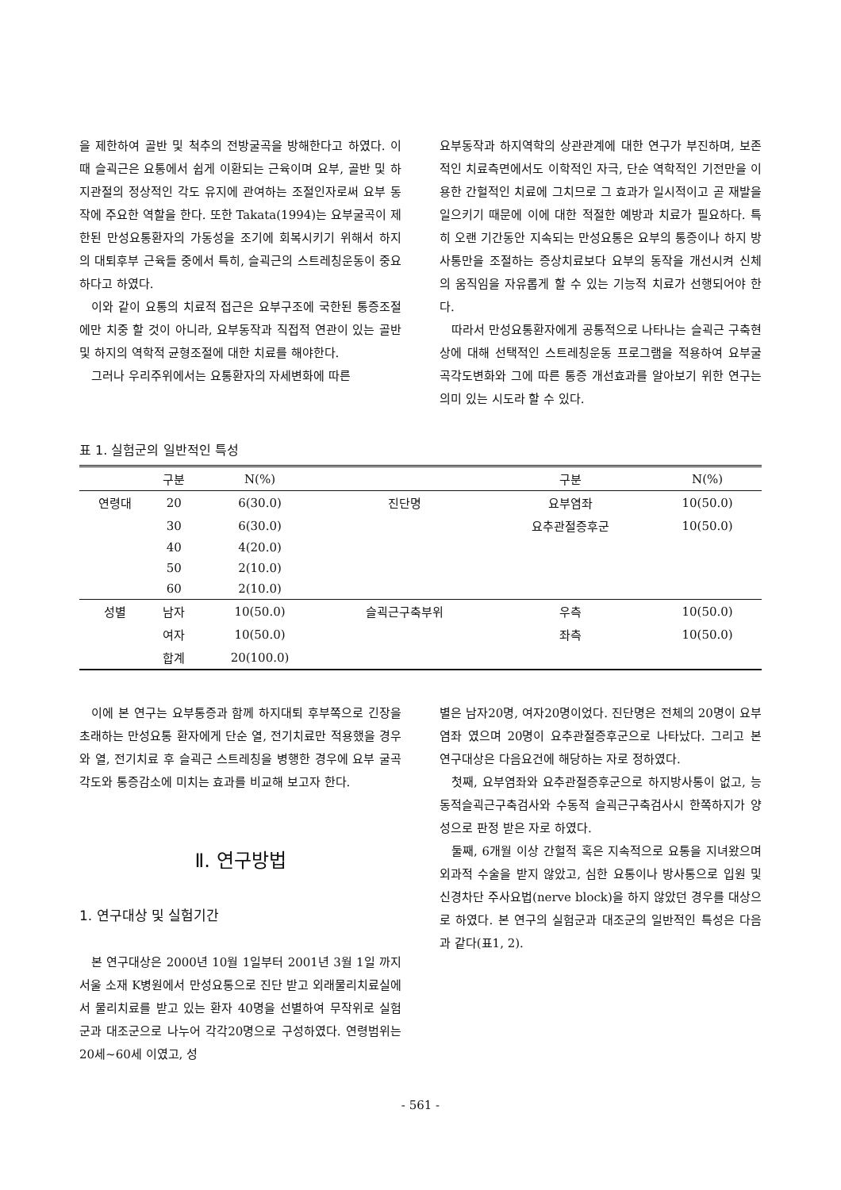을 제한하여 골반 및 척추의 전방굴곡을 방해한다고 하였다. 이때 슬괵근은 요통에서 쉽게 이환되는 근육이며 요부, 골반 및 하지관절의 정상적인 각도 유지에 관여하는 조절인자로써 요부 동작에 주요한 역할을 한다. 또한 Takata(1994)는 요부굴곡이 제한된 만성요통환자의 가동성을 조기에 회복시키기 위해서 하지의 대퇴후부 근육들 중에서 특히, 슬괵근의 스트레칭운동이 중요하다고 하였다.
이와 같이 요통의 치료적 접근은 요부구조에 국한된 통증조절에만 치중 할 것이 아니라, 요부동작과 직접적 연관이 있는 골반 및 하지의 역학적 균형조절에 대한 치료를 해야한다.
그러나 우리주위에서는 요통환자의 자세변화에 따른
요부동작과 하지역학의 상관관계에 대한 연구가 부진하며, 보존적인 치료측면에서도 이학적인 자극, 단순 역학적인 기전만을 이용한 간헐적인 치료에 그치므로 그 효과가 일시적이고 곧 재발을 일으키기 때문에 이에 대한 적절한 예방과 치료가 필요하다. 특히 오랜 기간동안 지속되는 만성요통은 요부의 통증이나 하지 방사통만을 조절하는 증상치료보다 요부의 동작을 개선시켜 신체의 움직임을 자유롭게 할 수 있는 기능적 치료가 선행되어야 한다.
따라서 만성요통환자에게 공통적으로 나타나는 슬괵근 구축현상에 대해 선택적인 스트레칭운동 프로그램을 적용하여 요부굴곡각도변화와 그에 따른 통증 개선효과를 알아보기 위한 연구는 의미 있는 시도라 할 수 있다.
표 1. 실험군의 일반적인 특성
| | 구분 | N(%) | | 구분 | N(%) |
| --- | --- | --- | --- | --- | --- |
| 연령대 | 20 | 6(30.0) | 진단명 | 요부염좌 | 10(50.0) |
| | 30 | 6(30.0) | | 요추관절증후군 | 10(50.0) |
| | 40 | 4(20.0) | | | |
| | 50 | 2(10.0) | | | |
| | 60 | 2(10.0) | | | |
| 성별 | 남자 | 10(50.0) | 슬괵근구축부위 | 우측 | 10(50.0) |
| | 여자 | 10(50.0) | | 좌측 | 10(50.0) |
| | 합계 | 20(100.0) | | | |
이에 본 연구는 요부통증과 함께 하지대퇴 후부쪽으로 긴장을 초래하는 만성요통 환자에게 단순 열, 전기치료만 적용했을 경우와 열, 전기치료 후 슬괵근 스트레칭을 병행한 경우에 요부 굴곡각도와 통증감소에 미치는 효과를 비교해 보고자 한다.
Ⅱ. 연구방법
1. 연구대상 및 실험기간
본 연구대상은 2000년 10월 1일부터 2001년 3월 1일 까지 서울 소재 K병원에서 만성요통으로 진단 받고 외래물리치료실에서 물리치료를 받고 있는 환자 40명을 선별하여 무작위로 실험군과 대조군으로 나누어 각각20명으로 구성하였다. 연령범위는 20세~60세 이였고, 성
별은 남자20명, 여자20명이었다. 진단명은 전체의 20명이 요부염좌 였으며 20명이 요추관절증후군으로 나타났다. 그리고 본 연구대상은 다음요건에 해당하는 자로 정하였다.
첫째, 요부염좌와 요추관절증후군으로 하지방사통이 없고, 능동적슬괵근구축검사와 수동적 슬괵근구축검사시 한쪽하지가 양성으로 판정 받은 자로 하였다.
둘째, 6개월 이상 간헐적 혹은 지속적으로 요통을 지녀왔으며 외과적 수술을 받지 않았고, 심한 요통이나 방사통으로 입원 및 신경차단 주사요법(nerve block)을 하지 않았던 경우를 대상으로 하였다. 본 연구의 실험군과 대조군의 일반적인 특성은 다음과 같다(표1, 2).
- 561 -